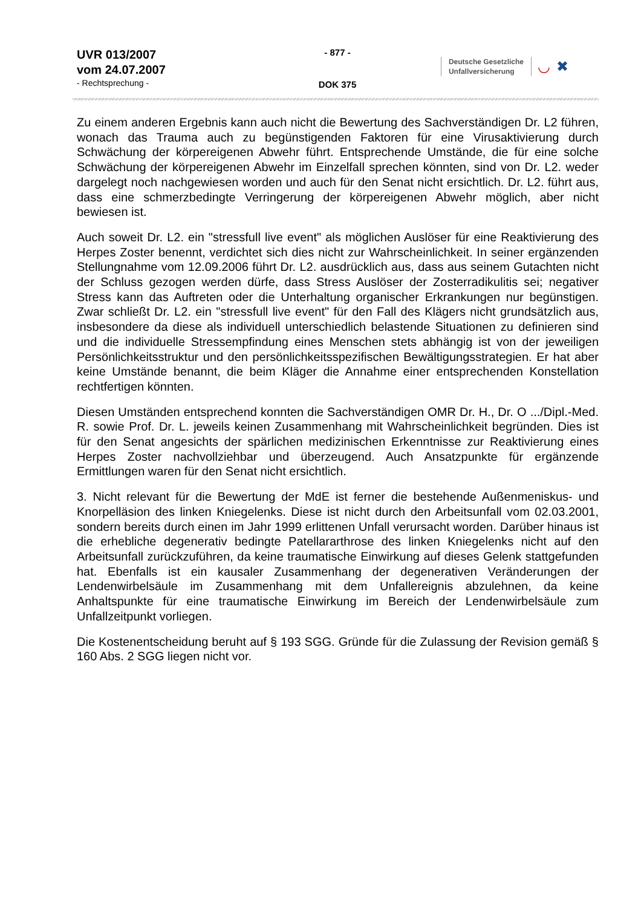UVR 013/2007
vom 24.07.2007
- Rechtsprechung -
- 877 -
DOK 375
Deutsche Gesetzliche
Unfallversicherung
◡ ✖
Zu einem anderen Ergebnis kann auch nicht die Bewertung des Sachverständigen Dr. L2 führen, wonach das Trauma auch zu begünstigenden Faktoren für eine Virusaktivierung durch Schwächung der körpereigenen Abwehr führt. Entsprechende Umstände, die für eine solche Schwächung der körpereigenen Abwehr im Einzelfall sprechen könnten, sind von Dr. L2. weder dargelegt noch nachgewiesen worden und auch für den Senat nicht ersichtlich. Dr. L2. führt aus, dass eine schmerzbedingte Verringerung der körpereigenen Abwehr möglich, aber nicht bewiesen ist.
Auch soweit Dr. L2. ein "stressfull live event" als möglichen Auslöser für eine Reaktivierung des Herpes Zoster benennt, verdichtet sich dies nicht zur Wahrscheinlichkeit. In seiner ergänzenden Stellungnahme vom 12.09.2006 führt Dr. L2. ausdrücklich aus, dass aus seinem Gutachten nicht der Schluss gezogen werden dürfe, dass Stress Auslöser der Zosterradikulitis sei; negativer Stress kann das Auftreten oder die Unterhaltung organischer Erkrankungen nur begünstigen. Zwar schließt Dr. L2. ein "stressfull live event" für den Fall des Klägers nicht grundsätzlich aus, insbesondere da diese als individuell unterschiedlich belastende Situationen zu definieren sind und die individuelle Stressempfindung eines Menschen stets abhängig ist von der jeweiligen Persönlichkeitsstruktur und den persönlichkeitsspezifischen Bewältigungsstrategien. Er hat aber keine Umstände benannt, die beim Kläger die Annahme einer entsprechenden Konstellation rechtfertigen könnten.
Diesen Umständen entsprechend konnten die Sachverständigen OMR Dr. H., Dr. O .../Dipl.-Med. R. sowie Prof. Dr. L. jeweils keinen Zusammenhang mit Wahrscheinlichkeit begründen. Dies ist für den Senat angesichts der spärlichen medizinischen Erkenntnisse zur Reaktivierung eines Herpes Zoster nachvollziehbar und überzeugend. Auch Ansatzpunkte für ergänzende Ermittlungen waren für den Senat nicht ersichtlich.
3. Nicht relevant für die Bewertung der MdE ist ferner die bestehende Außenmeniskus- und Knorpelläsion des linken Kniegelenks. Diese ist nicht durch den Arbeitsunfall vom 02.03.2001, sondern bereits durch einen im Jahr 1999 erlittenen Unfall verursacht worden. Darüber hinaus ist die erhebliche degenerativ bedingte Patellararthrose des linken Kniegelenks nicht auf den Arbeitsunfall zurückzuführen, da keine traumatische Einwirkung auf dieses Gelenk stattgefunden hat. Ebenfalls ist ein kausaler Zusammenhang der degenerativen Veränderungen der Lendenwirbelsäule im Zusammenhang mit dem Unfallereignis abzulehnen, da keine Anhaltspunkte für eine traumatische Einwirkung im Bereich der Lendenwirbelsäule zum Unfallzeitpunkt vorliegen.
Die Kostenentscheidung beruht auf § 193 SGG. Gründe für die Zulassung der Revision gemäß § 160 Abs. 2 SGG liegen nicht vor.